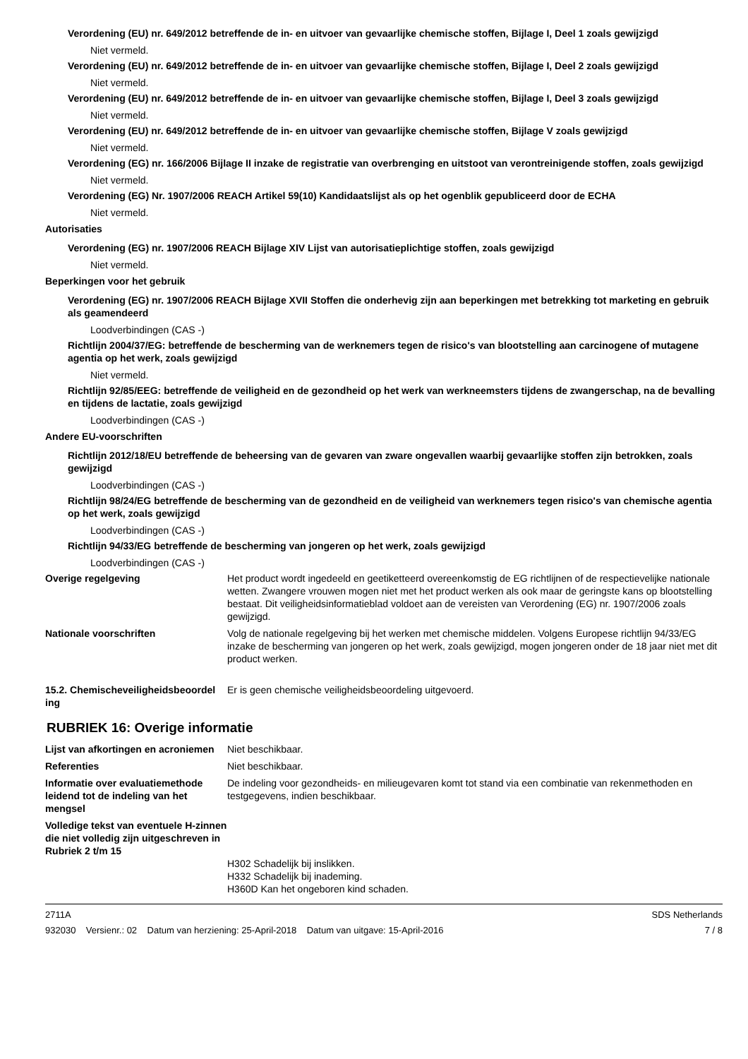Verordening (EU) nr. 649/2012 betreffende de in- en uitvoer van gevaarlijke chemische stoffen, Bijlage I, Deel 1 zoals gewijzigd
Niet vermeld.
Verordening (EU) nr. 649/2012 betreffende de in- en uitvoer van gevaarlijke chemische stoffen, Bijlage I, Deel 2 zoals gewijzigd
Niet vermeld.
Verordening (EU) nr. 649/2012 betreffende de in- en uitvoer van gevaarlijke chemische stoffen, Bijlage I, Deel 3 zoals gewijzigd
Niet vermeld.
Verordening (EU) nr. 649/2012 betreffende de in- en uitvoer van gevaarlijke chemische stoffen, Bijlage V zoals gewijzigd
Niet vermeld.
Verordening (EG) nr. 166/2006 Bijlage II inzake de registratie van overbrenging en uitstoot van verontreinigende stoffen, zoals gewijzigd
Niet vermeld.
Verordening (EG) Nr. 1907/2006 REACH Artikel 59(10) Kandidaatslijst als op het ogenblik gepubliceerd door de ECHA
Niet vermeld.
Autorisaties
Verordening (EG) nr. 1907/2006 REACH Bijlage XIV Lijst van autorisatieplichtige stoffen, zoals gewijzigd
Niet vermeld.
Beperkingen voor het gebruik
Verordening (EG) nr. 1907/2006 REACH Bijlage XVII Stoffen die onderhevig zijn aan beperkingen met betrekking tot marketing en gebruik als geamendeerd
Loodverbindingen (CAS -)
Richtlijn 2004/37/EG: betreffende de bescherming van de werknemers tegen de risico's van blootstelling aan carcinogene of mutagene agentia op het werk, zoals gewijzigd
Niet vermeld.
Richtlijn 92/85/EEG: betreffende de veiligheid en de gezondheid op het werk van werkneemsters tijdens de zwangerschap, na de bevalling en tijdens de lactatie, zoals gewijzigd
Loodverbindingen (CAS -)
Andere EU-voorschriften
Richtlijn 2012/18/EU betreffende de beheersing van de gevaren van zware ongevallen waarbij gevaarlijke stoffen zijn betrokken, zoals gewijzigd
Loodverbindingen (CAS -)
Richtlijn 98/24/EG betreffende de bescherming van de gezondheid en de veiligheid van werknemers tegen risico's van chemische agentia op het werk, zoals gewijzigd
Loodverbindingen (CAS -)
Richtlijn 94/33/EG betreffende de bescherming van jongeren op het werk, zoals gewijzigd
Loodverbindingen (CAS -)
Overige regelgeving Het product wordt ingedeeld en geetiketteerd overeenkomstig de EG richtlijnen of de respectievelijke nationale wetten. Zwangere vrouwen mogen niet met het product werken als ook maar de geringste kans op blootstelling bestaat. Dit veiligheidsinformatieblad voldoet aan de vereisten van Verordening (EG) nr. 1907/2006 zoals gewijzigd.
Nationale voorschriften Volg de nationale regelgeving bij het werken met chemische middelen. Volgens Europese richtlijn 94/33/EG inzake de bescherming van jongeren op het werk, zoals gewijzigd, mogen jongeren onder de 18 jaar niet met dit product werken.
15.2. Chemischeveiligheidsbeoordel ing
Er is geen chemische veiligheidsbeoordeling uitgevoerd.
RUBRIEK 16: Overige informatie
Lijst van afkortingen en acroniemen
Niet beschikbaar.
Referenties Niet beschikbaar.
Informatie over evaluatiemethode leidend tot de indeling van het mengsel
De indeling voor gezondheids- en milieugevaren komt tot stand via een combinatie van rekenmethoden en testgegevens, indien beschikbaar.
Volledige tekst van eventuele H-zinnen die niet volledig zijn uitgeschreven in Rubriek 2 t/m 15
H302 Schadelijk bij inslikken.
H332 Schadelijk bij inademing.
H360D Kan het ongeboren kind schaden.
2711A SDS Netherlands
932030 Versienr.: 02 Datum van herziening: 25-April-2018 Datum van uitgave: 15-April-2016 7 / 8